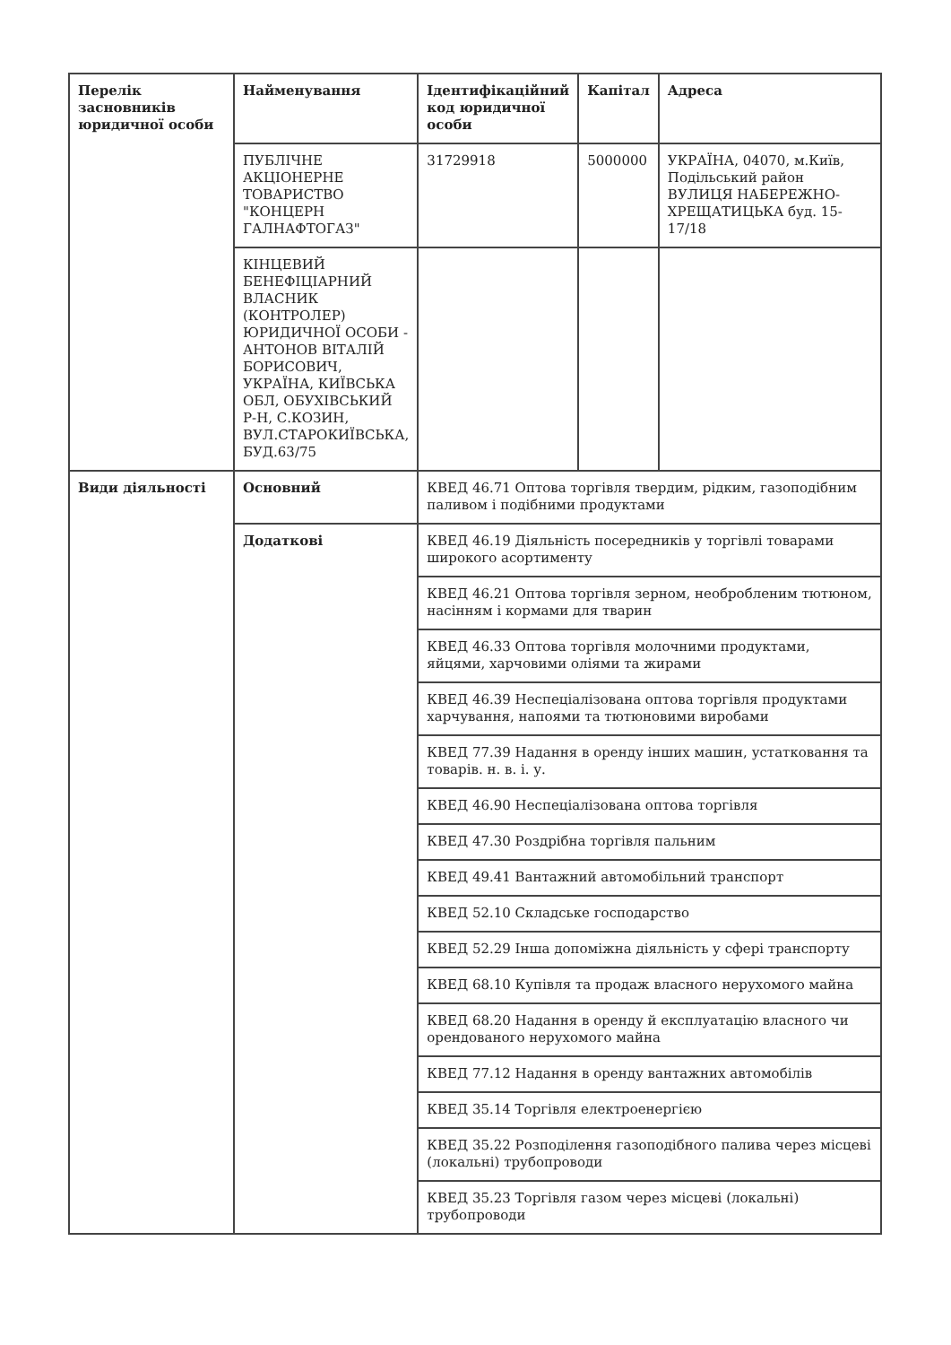| Перелік засновників юридичної особи | Найменування | Ідентифікаційний код юридичної особи | Капітал | Адреса |
| --- | --- | --- | --- | --- |
| | ПУБЛІЧНЕ АКЦІОНЕРНЕ ТОВАРИСТВО "КОНЦЕРН ГАЛНАФТОГАЗ" | 31729918 | 5000000 | УКРАЇНА, 04070, м.Київ, Подільський район ВУЛИЦЯ НАБЕРЕЖНО-ХРЕЩАТИЦЬКА буд. 15-17/18 |
| | КІНЦЕВИЙ БЕНЕФІЦІАРНИЙ ВЛАСНИК (КОНТРОЛЕР) ЮРИДИЧНОЇ ОСОБИ - АНТОНОВ ВІТАЛІЙ БОРИСОВИЧ, УКРАЇНА, КИЇВСЬКА ОБЛ, ОБУХІВСЬКИЙ Р-Н, С.КОЗИН, ВУЛ.СТАРОКИЇВСЬКА, БУД.63/75 | | | |
| Види діяльності | Основний | КВЕД 46.71 Оптова торгівля твердим, рідким, газоподібним паливом і подібними продуктами | | |
| | Додаткові | КВЕД 46.19 Діяльність посередників у торгівлі товарами широкого асортименту | | |
| | | КВЕД 46.21 Оптова торгівля зерном, необробленим тютюном, насінням і кормами для тварин | | |
| | | КВЕД 46.33 Оптова торгівля молочними продуктами, яйцями, харчовими оліями та жирами | | |
| | | КВЕД 46.39 Неспеціалізована оптова торгівля продуктами харчування, напоями та тютюновими виробами | | |
| | | КВЕД 77.39 Надання в оренду інших машин, устатковання та товарів. н. в. і. у. | | |
| | | КВЕД 46.90 Неспеціалізована оптова торгівля | | |
| | | КВЕД 47.30 Роздрібна торгівля пальним | | |
| | | КВЕД 49.41 Вантажний автомобільний транспорт | | |
| | | КВЕД 52.10 Складське господарство | | |
| | | КВЕД 52.29 Інша допоміжна діяльність у сфері транспорту | | |
| | | КВЕД 68.10 Купівля та продаж власного нерухомого майна | | |
| | | КВЕД 68.20 Надання в оренду й експлуатацію власного чи орендованого нерухомого майна | | |
| | | КВЕД 77.12 Надання в оренду вантажних автомобілів | | |
| | | КВЕД 35.14 Торгівля електроенергією | | |
| | | КВЕД 35.22 Розподілення газоподібного палива через місцеві (локальні) трубопроводи | | |
| | | КВЕД 35.23 Торгівля газом через місцеві (локальні) трубопроводи | | |